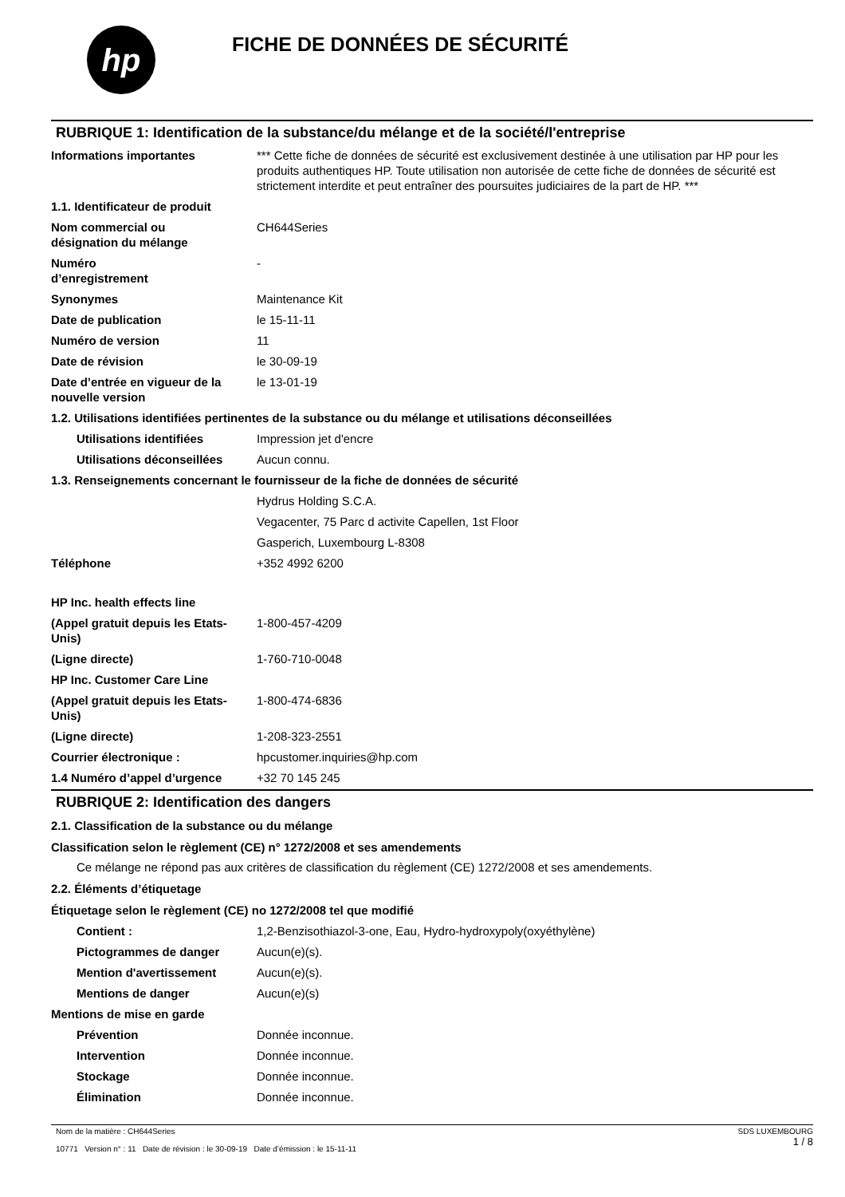hp
FICHE DE DONNÉES DE SÉCURITÉ
RUBRIQUE 1: Identification de la substance/du mélange et de la société/l'entreprise
| Informations importantes | *** Cette fiche de données de sécurité est exclusivement destinée à une utilisation par HP pour les produits authentiques HP. Toute utilisation non autorisée de cette fiche de données de sécurité est strictement interdite et peut entraîner des poursuites judiciaires de la part de HP. *** |
| 1.1. Identificateur de produit | |
| Nom commercial ou désignation du mélange | CH644Series |
| Numéro d’enregistrement | - |
| Synonymes | Maintenance Kit |
| Date de publication | le 15-11-11 |
| Numéro de version | 11 |
| Date de révision | le 30-09-19 |
| Date d’entrée en vigueur de la nouvelle version | le 13-01-19 |
| 1.2. Utilisations identifiées pertinentes de la substance ou du mélange et utilisations déconseillées | |
| Utilisations identifiées | Impression jet d'encre |
| Utilisations déconseillées | Aucun connu. |
| 1.3. Renseignements concernant le fournisseur de la fiche de données de sécurité | |
| | Hydrus Holding S.C.A. |
| | Vegacenter, 75 Parc d activite Capellen, 1st Floor |
| | Gasperich, Luxembourg L-8308 |
| Téléphone | +352 4992 6200 |
| HP Inc. health effects line | |
| (Appel gratuit depuis les Etats-Unis) | 1-800-457-4209 |
| (Ligne directe) | 1-760-710-0048 |
| HP Inc. Customer Care Line | |
| (Appel gratuit depuis les Etats-Unis) | 1-800-474-6836 |
| (Ligne directe) | 1-208-323-2551 |
| Courrier électronique : | hpcustomer.inquiries@hp.com |
| 1.4 Numéro d’appel d’urgence | +32 70 145 245 |
RUBRIQUE 2: Identification des dangers
2.1. Classification de la substance ou du mélange
Classification selon le règlement (CE) n° 1272/2008 et ses amendements
Ce mélange ne répond pas aux critères de classification du règlement (CE) 1272/2008 et ses amendements.
2.2. Éléments d’étiquetage
Étiquetage selon le règlement (CE) no 1272/2008 tel que modifié
| Contient : | 1,2-Benzisothiazol-3-one, Eau, Hydro-hydroxypoly(oxyéthylène) |
| Pictogrammes de danger | Aucun(e)(s). |
| Mention d'avertissement | Aucun(e)(s). |
| Mentions de danger | Aucun(e)(s) |
| Mentions de mise en garde | |
| Prévention | Donnée inconnue. |
| Intervention | Donnée inconnue. |
| Stockage | Donnée inconnue. |
| Élimination | Donnée inconnue. |
Nom de la matière : CH644Series
10771 Version n° : 11 Date de révision : le 30-09-19 Date d’émission : le 15-11-11
SDS LUXEMBOURG
1 / 8